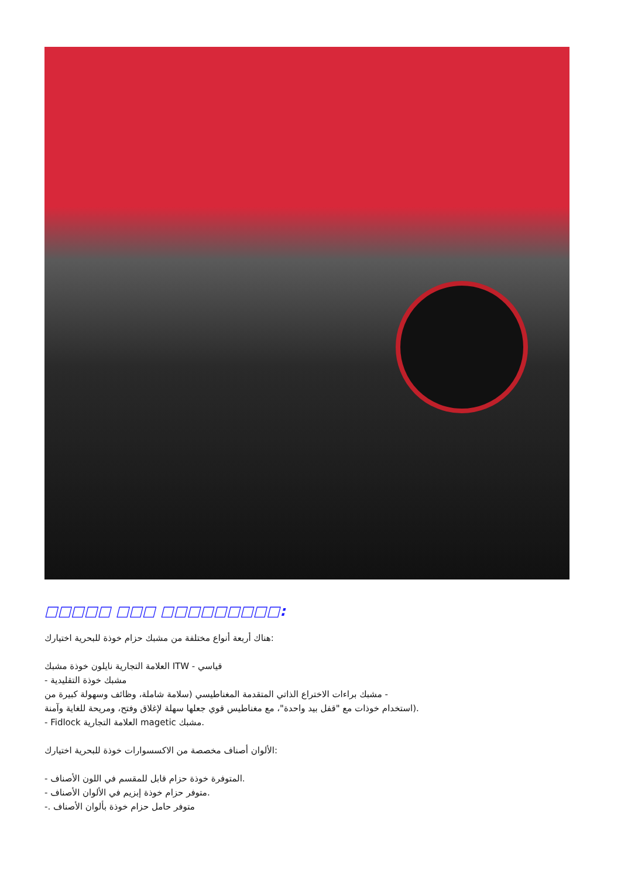□□□□□ □□□ □□□□□□□□□:
هناك أربعة أنواع مختلفة من مشبك حزام خوذة للبحرية اختيارك:
العلامة التجارية نايلون خوذة مشبك ITW - قياسي
- مشبك خوذة التقليدية
مشبك براءات الاختراع الذاتي المتقدمة المغناطيسي (سلامة شاملة، وظائف وسهولة كبيرة من -
استخدام خوذات مع "قفل بيد واحدة"، مع مغناطيس قوي جعلها سهلة لإغلاق وفتح، ومريحة للغاية وآمنة).
- Fidlock العلامة التجارية magetic مشبك.
الألوان أصناف مخصصة من الاكسسوارات خوذة للبحرية اختيارك:
- المتوفرة خوذة حزام قابل للمقسم في اللون الأصناف.
- متوفر حزام خوذة إبزيم في الألوان الأصناف.
-. متوفر حامل حزام خوذة بألوان الأصناف